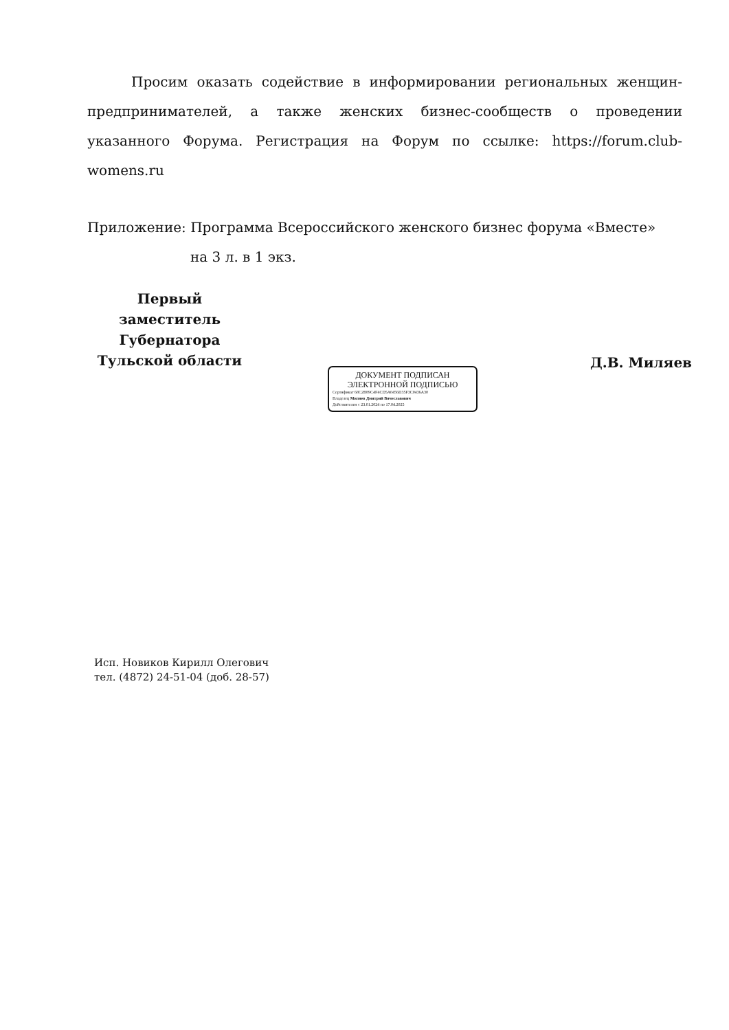Просим оказать содействие в информировании региональных женщин-предпринимателей, а также женских бизнес-сообществ о проведении указанного Форума. Регистрация на Форум по ссылке: https://forum.club-womens.ru
Приложение: Программа Всероссийского женского бизнес форума «Вместе»
на 3 л. в 1 экз.
Первый заместитель
Губернатора
Тульской области
ДОКУМЕНТ ПОДПИСАН
ЭЛЕКТРОННОЙ ПОДПИСЬЮ
Сертификат 68C2B89C4F4CD5A0456D35F3C0436A30
Владелец Миляев Дмитрий Вячеславович
Действителен с 23.01.2024 по 17.04.2025
Д.В. Миляев
Исп. Новиков Кирилл Олегович
тел. (4872) 24-51-04 (доб. 28-57)